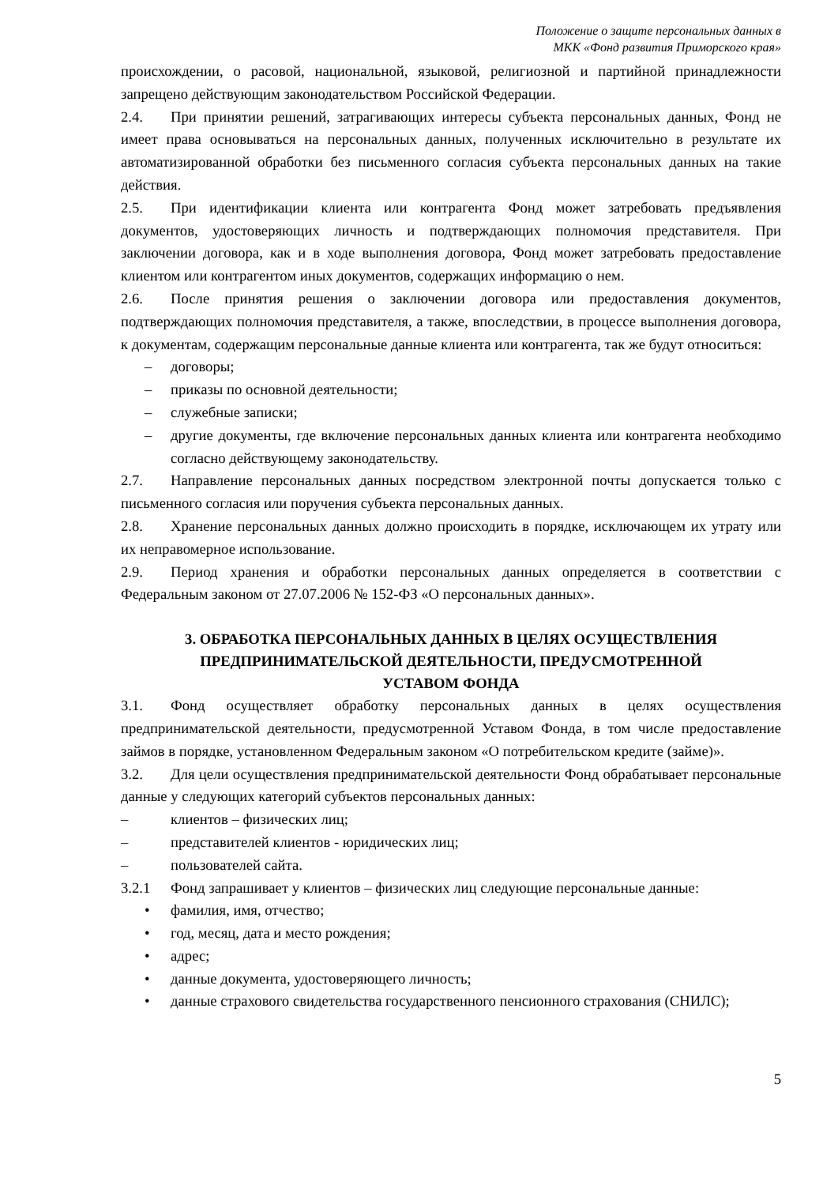Положение о защите персональных данных в
МКК «Фонд развития Приморского края»
происхождении, о расовой, национальной, языковой, религиозной и партийной принадлежности запрещено действующим законодательством Российской Федерации.
2.4. При принятии решений, затрагивающих интересы субъекта персональных данных, Фонд не имеет права основываться на персональных данных, полученных исключительно в результате их автоматизированной обработки без письменного согласия субъекта персональных данных на такие действия.
2.5. При идентификации клиента или контрагента Фонд может затребовать предъявления документов, удостоверяющих личность и подтверждающих полномочия представителя. При заключении договора, как и в ходе выполнения договора, Фонд может затребовать предоставление клиентом или контрагентом иных документов, содержащих информацию о нем.
2.6. После принятия решения о заключении договора или предоставления документов, подтверждающих полномочия представителя, а также, впоследствии, в процессе выполнения договора, к документам, содержащим персональные данные клиента или контрагента, так же будут относиться:
– договоры;
– приказы по основной деятельности;
– служебные записки;
– другие документы, где включение персональных данных клиента или контрагента необходимо согласно действующему законодательству.
2.7. Направление персональных данных посредством электронной почты допускается только с письменного согласия или поручения субъекта персональных данных.
2.8. Хранение персональных данных должно происходить в порядке, исключающем их утрату или их неправомерное использование.
2.9. Период хранения и обработки персональных данных определяется в соответствии с Федеральным законом от 27.07.2006 № 152-ФЗ «О персональных данных».
3. ОБРАБОТКА ПЕРСОНАЛЬНЫХ ДАННЫХ В ЦЕЛЯХ ОСУЩЕСТВЛЕНИЯ
ПРЕДПРИНИМАТЕЛЬСКОЙ ДЕЯТЕЛЬНОСТИ, ПРЕДУСМОТРЕННОЙ
УСТАВОМ ФОНДА
3.1. Фонд осуществляет обработку персональных данных в целях осуществления предпринимательской деятельности, предусмотренной Уставом Фонда, в том числе предоставление займов в порядке, установленном Федеральным законом «О потребительском кредите (займе)».
3.2. Для цели осуществления предпринимательской деятельности Фонд обрабатывает персональные данные у следующих категорий субъектов персональных данных:
– клиентов – физических лиц;
– представителей клиентов - юридических лиц;
– пользователей сайта.
3.2.1 Фонд запрашивает у клиентов – физических лиц следующие персональные данные:
• фамилия, имя, отчество;
• год, месяц, дата и место рождения;
• адрес;
• данные документа, удостоверяющего личность;
• данные страхового свидетельства государственного пенсионного страхования (СНИЛС);
5